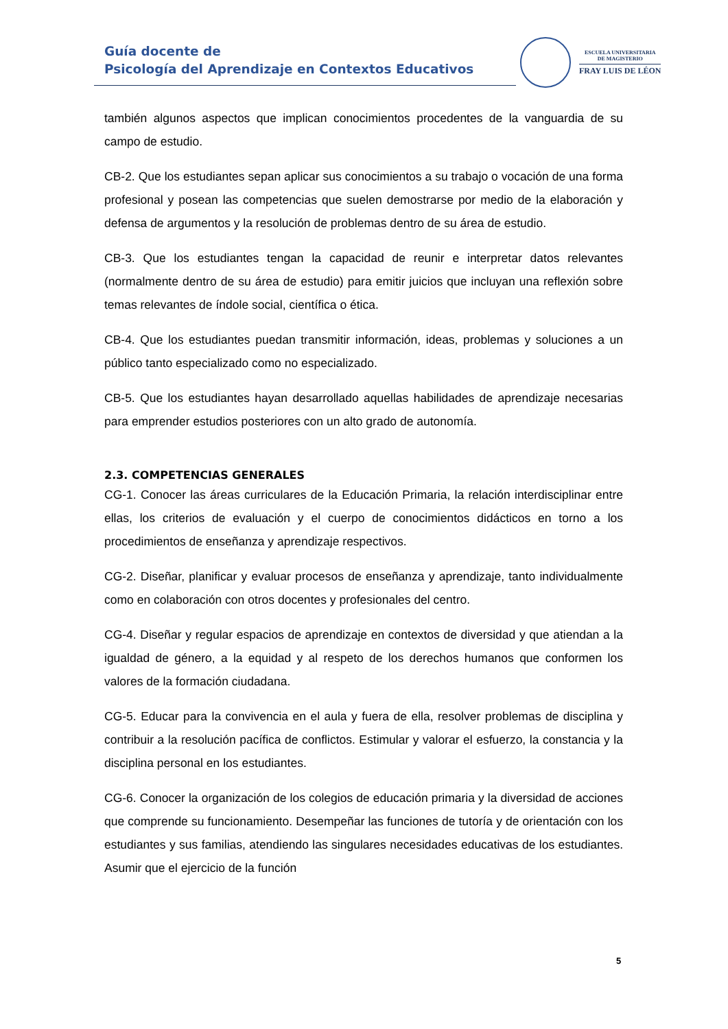Guía docente de
Psicología del Aprendizaje en Contextos Educativos
ESCUELA UNIVERSITARIA
DE MAGISTERIO
FRAY LUIS DE LÉON
también algunos aspectos que implican conocimientos procedentes de la vanguardia de su campo de estudio.
CB-2. Que los estudiantes sepan aplicar sus conocimientos a su trabajo o vocación de una forma profesional y posean las competencias que suelen demostrarse por medio de la elaboración y defensa de argumentos y la resolución de problemas dentro de su área de estudio.
CB-3. Que los estudiantes tengan la capacidad de reunir e interpretar datos relevantes (normalmente dentro de su área de estudio) para emitir juicios que incluyan una reflexión sobre temas relevantes de índole social, científica o ética.
CB-4. Que los estudiantes puedan transmitir información, ideas, problemas y soluciones a un público tanto especializado como no especializado.
CB-5. Que los estudiantes hayan desarrollado aquellas habilidades de aprendizaje necesarias para emprender estudios posteriores con un alto grado de autonomía.
2.3. COMPETENCIAS GENERALES
CG-1. Conocer las áreas curriculares de la Educación Primaria, la relación interdisciplinar entre ellas, los criterios de evaluación y el cuerpo de conocimientos didácticos en torno a los procedimientos de enseñanza y aprendizaje respectivos.
CG-2. Diseñar, planificar y evaluar procesos de enseñanza y aprendizaje, tanto individualmente como en colaboración con otros docentes y profesionales del centro.
CG-4. Diseñar y regular espacios de aprendizaje en contextos de diversidad y que atiendan a la igualdad de género, a la equidad y al respeto de los derechos humanos que conformen los valores de la formación ciudadana.
CG-5. Educar para la convivencia en el aula y fuera de ella, resolver problemas de disciplina y contribuir a la resolución pacífica de conflictos. Estimular y valorar el esfuerzo, la constancia y la disciplina personal en los estudiantes.
CG-6. Conocer la organización de los colegios de educación primaria y la diversidad de acciones que comprende su funcionamiento. Desempeñar las funciones de tutoría y de orientación con los estudiantes y sus familias, atendiendo las singulares necesidades educativas de los estudiantes. Asumir que el ejercicio de la función
5